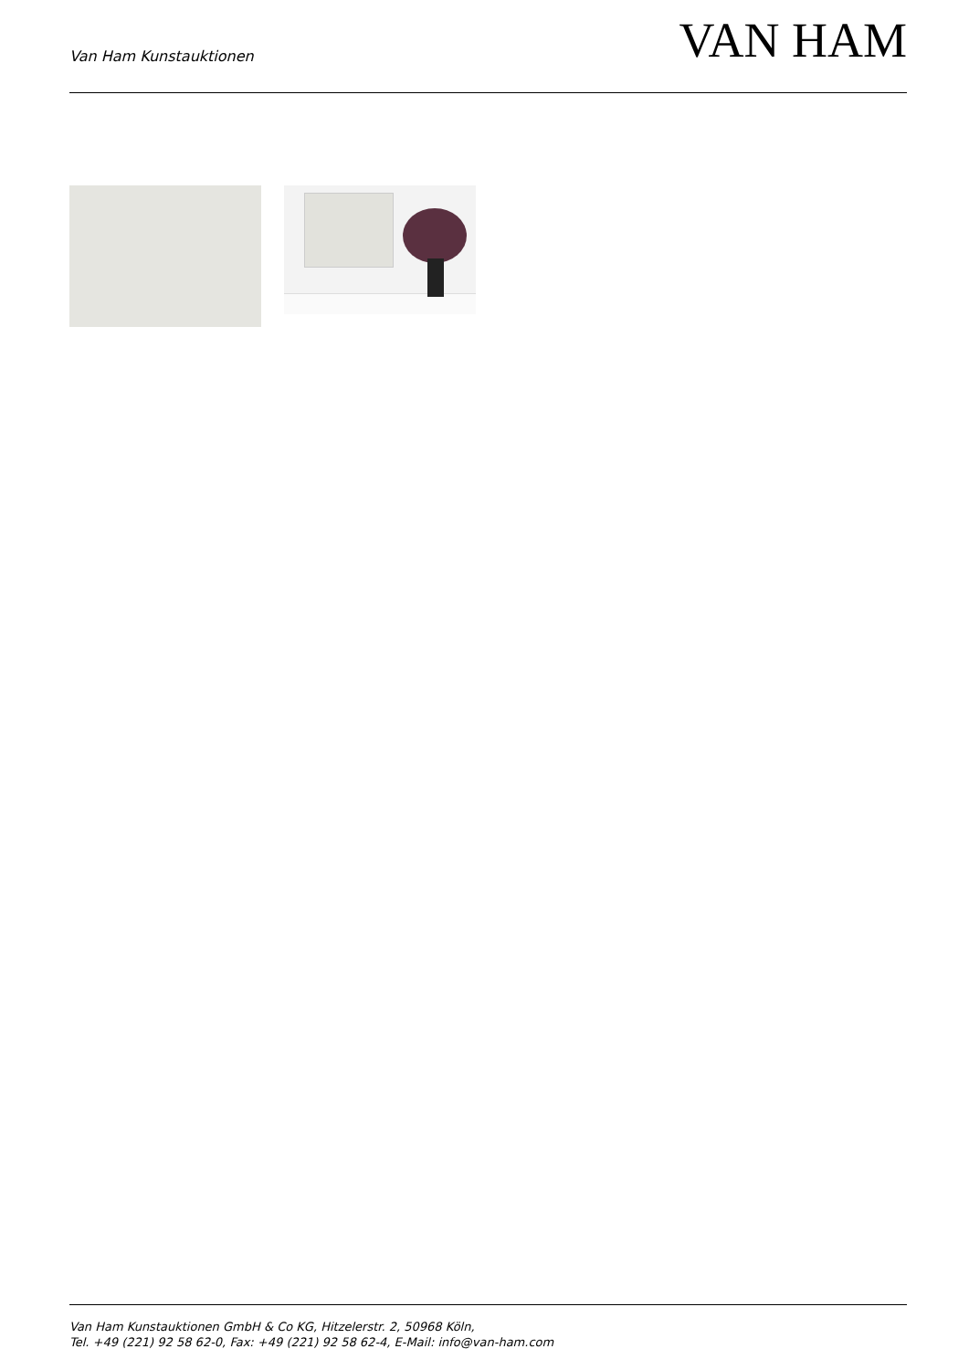Van Ham Kunstauktionen
VAN HAM
Van Ham Kunstauktionen GmbH & Co KG, Hitzelerstr. 2, 50968 Köln,
Tel. +49 (221) 92 58 62-0, Fax: +49 (221) 92 58 62-4, E-Mail: info@van-ham.com